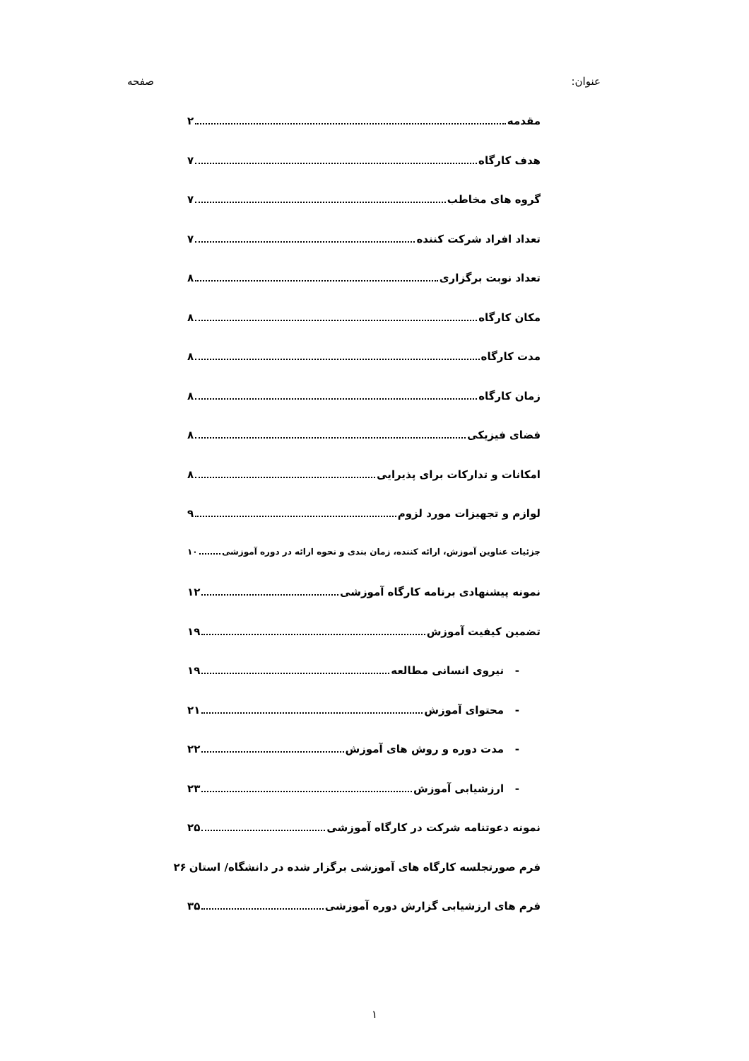عنوان: صفحه
مقدمه ۲
هدف کارگاه ۷
گروه های مخاطب ۷
تعداد افراد شرکت کننده ۷
تعداد نوبت برگزاری ۸
مکان کارگاه ۸
مدت کارگاه ۸
زمان کارگاه ۸
فضای فیزیکی ۸
امکانات و تدارکات برای پذیرایی ۸
لوازم و تجهیزات مورد لزوم ۹
جزئیات عناوین آموزش، ارائه کننده، زمان بندی و نحوه ارائه در دوره آموزشی ۱۰
نمونه پیشنهادی برنامه کارگاه آموزشی ۱۲
تضمین کیفیت آموزش ۱۹
- نیروی انسانی مطالعه ۱۹
- محتوای آموزش ۲۱
- مدت دوره و روش های آموزش ۲۲
- ارزشیابی آموزش ۲۳
نمونه دعوتنامه شرکت در کارگاه آموزشی ۲۵
فرم صورتجلسه کارگاه های آموزشی برگزار شده در دانشگاه/ استان ۲۶
فرم های ارزشیابی گزارش دوره آموزشی ۳۵
۱